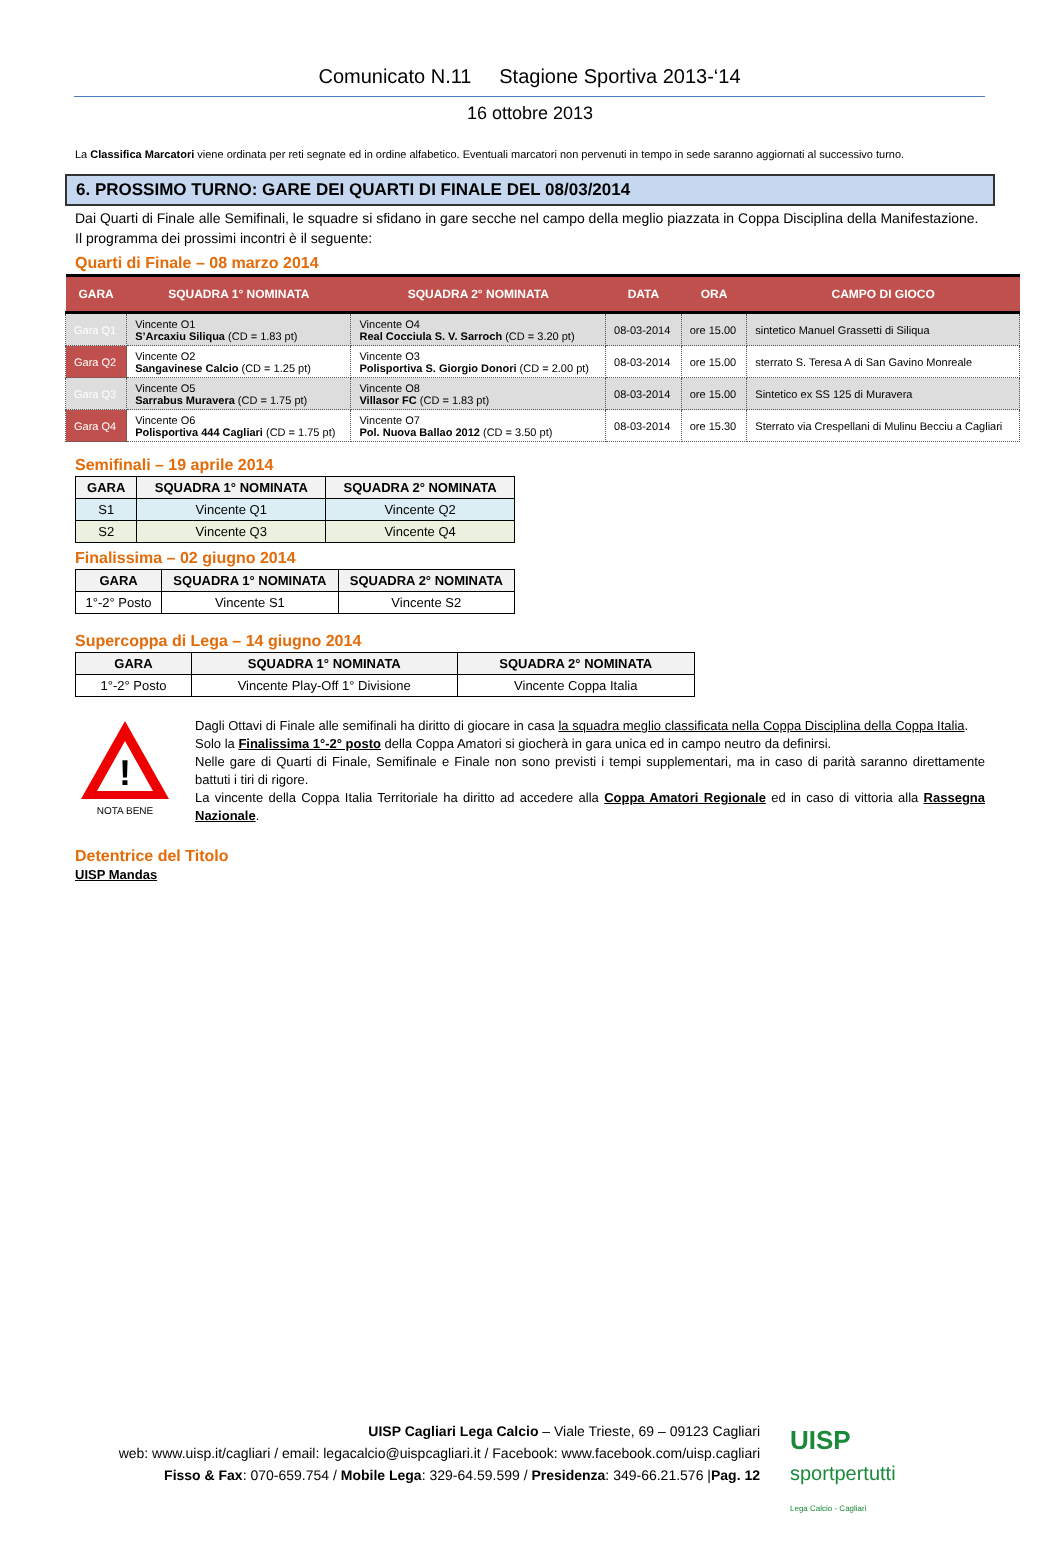Comunicato N.11 Stagione Sportiva 2013-‘14
16 ottobre 2013
La Classifica Marcatori viene ordinata per reti segnate ed in ordine alfabetico. Eventuali marcatori non pervenuti in tempo in sede saranno aggiornati al successivo turno.
6. PROSSIMO TURNO: GARE DEI QUARTI DI FINALE DEL 08/03/2014
Dai Quarti di Finale alle Semifinali, le squadre si sfidano in gare secche nel campo della meglio piazzata in Coppa Disciplina della Manifestazione.
Il programma dei prossimi incontri è il seguente:
Quarti di Finale – 08 marzo 2014
| GARA | SQUADRA 1° NOMINATA | SQUADRA 2° NOMINATA | DATA | ORA | CAMPO DI GIOCO |
| --- | --- | --- | --- | --- | --- |
| Gara Q1 | Vincente O1 S’Arcaxiu Siliqua (CD = 1.83 pt) | Vincente O4 Real Cocciula S. V. Sarroch (CD = 3.20 pt) | 08-03-2014 | ore 15.00 | sintetico Manuel Grassetti di Siliqua |
| Gara Q2 | Vincente O2 Sangavinese Calcio (CD = 1.25 pt) | Vincente O3 Polisportiva S. Giorgio Donori (CD = 2.00 pt) | 08-03-2014 | ore 15.00 | sterrato S. Teresa A di San Gavino Monreale |
| Gara Q3 | Vincente O5 Sarrabus Muravera (CD = 1.75 pt) | Vincente O8 Villasor FC (CD = 1.83 pt) | 08-03-2014 | ore 15.00 | Sintetico ex SS 125 di Muravera |
| Gara Q4 | Vincente O6 Polisportiva 444 Cagliari (CD = 1.75 pt) | Vincente O7 Pol. Nuova Ballao 2012 (CD = 3.50 pt) | 08-03-2014 | ore 15.30 | Sterrato via Crespellani di Mulinu Becciu a Cagliari |
Semifinali – 19 aprile 2014
| GARA | SQUADRA 1° NOMINATA | SQUADRA 2° NOMINATA |
| --- | --- | --- |
| S1 | Vincente Q1 | Vincente Q2 |
| S2 | Vincente Q3 | Vincente Q4 |
Finalissima – 02 giugno 2014
| GARA | SQUADRA 1° NOMINATA | SQUADRA 2° NOMINATA |
| --- | --- | --- |
| 1°-2° Posto | Vincente S1 | Vincente S2 |
Supercoppa di Lega – 14 giugno 2014
| GARA | SQUADRA 1° NOMINATA | SQUADRA 2° NOMINATA |
| --- | --- | --- |
| 1°-2° Posto | Vincente Play-Off 1° Divisione | Vincente Coppa Italia |
!
NOTA BENE
Dagli Ottavi di Finale alle semifinali ha diritto di giocare in casa la squadra meglio classificata nella Coppa Disciplina della Coppa Italia.
Solo la Finalissima 1°-2° posto della Coppa Amatori si giocherà in gara unica ed in campo neutro da definirsi.
Nelle gare di Quarti di Finale, Semifinale e Finale non sono previsti i tempi supplementari, ma in caso di parità saranno direttamente battuti i tiri di rigore.
La vincente della Coppa Italia Territoriale ha diritto ad accedere alla Coppa Amatori Regionale ed in caso di vittoria alla Rassegna Nazionale.
Detentrice del Titolo
UISP Mandas
UISP Cagliari Lega Calcio – Viale Trieste, 69 – 09123 Cagliari
web: www.uisp.it/cagliari / email: legacalcio@uispcagliari.it / Facebook: www.facebook.com/uisp.cagliari
Fisso & Fax: 070-659.754 / Mobile Lega: 329-64.59.599 / Presidenza: 349-66.21.576 |Pag. 12
UISP
sportpertutti
Lega Calcio - Cagliari